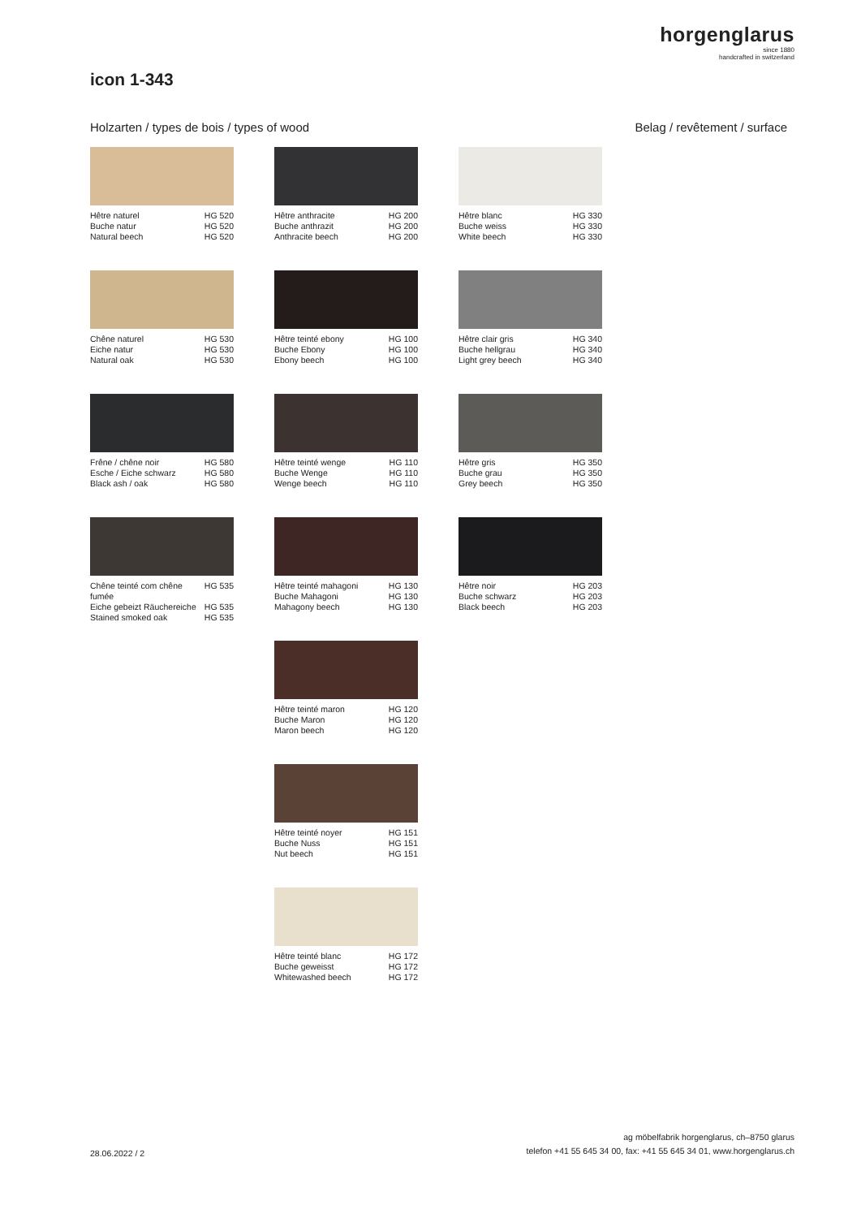horgenglarus
since 1880
handcrafted in switzerland
icon 1-343
Holzarten / types de bois / types of wood Belag / revêtement / surface
Hêtre naturel HG 520
Buche natur HG 520
Natural beech HG 520
Chêne naturel HG 530
Eiche natur HG 530
Natural oak HG 530
Frêne / chêne noir HG 580
Esche / Eiche schwarz HG 580
Black ash / oak HG 580
Chêne teinté com chêne
fumée HG 535
Eiche gebeizt Räuchereiche HG 535
Stained smoked oak HG 535
Hêtre anthracite HG 200
Buche anthrazit HG 200
Anthracite beech HG 200
Hêtre teinté ebony HG 100
Buche Ebony HG 100
Ebony beech HG 100
Hêtre teinté wenge HG 110
Buche Wenge HG 110
Wenge beech HG 110
Hêtre teinté mahagoni HG 130
Buche Mahagoni HG 130
Mahagony beech HG 130
Hêtre teinté maron HG 120
Buche Maron HG 120
Maron beech HG 120
Hêtre teinté noyer HG 151
Buche Nuss HG 151
Nut beech HG 151
Hêtre teinté blanc HG 172
Buche geweisst HG 172
Whitewashed beech HG 172
Hêtre blanc HG 330
Buche weiss HG 330
White beech HG 330
Hêtre clair gris HG 340
Buche hellgrau HG 340
Light grey beech HG 340
Hêtre gris HG 350
Buche grau HG 350
Grey beech HG 350
Hêtre noir HG 203
Buche schwarz HG 203
Black beech HG 203
28.06.2022 / 2 ag möbelfabrik horgenglarus, ch–8750 glarus
telefon +41 55 645 34 00, fax: +41 55 645 34 01, www.horgenglarus.ch